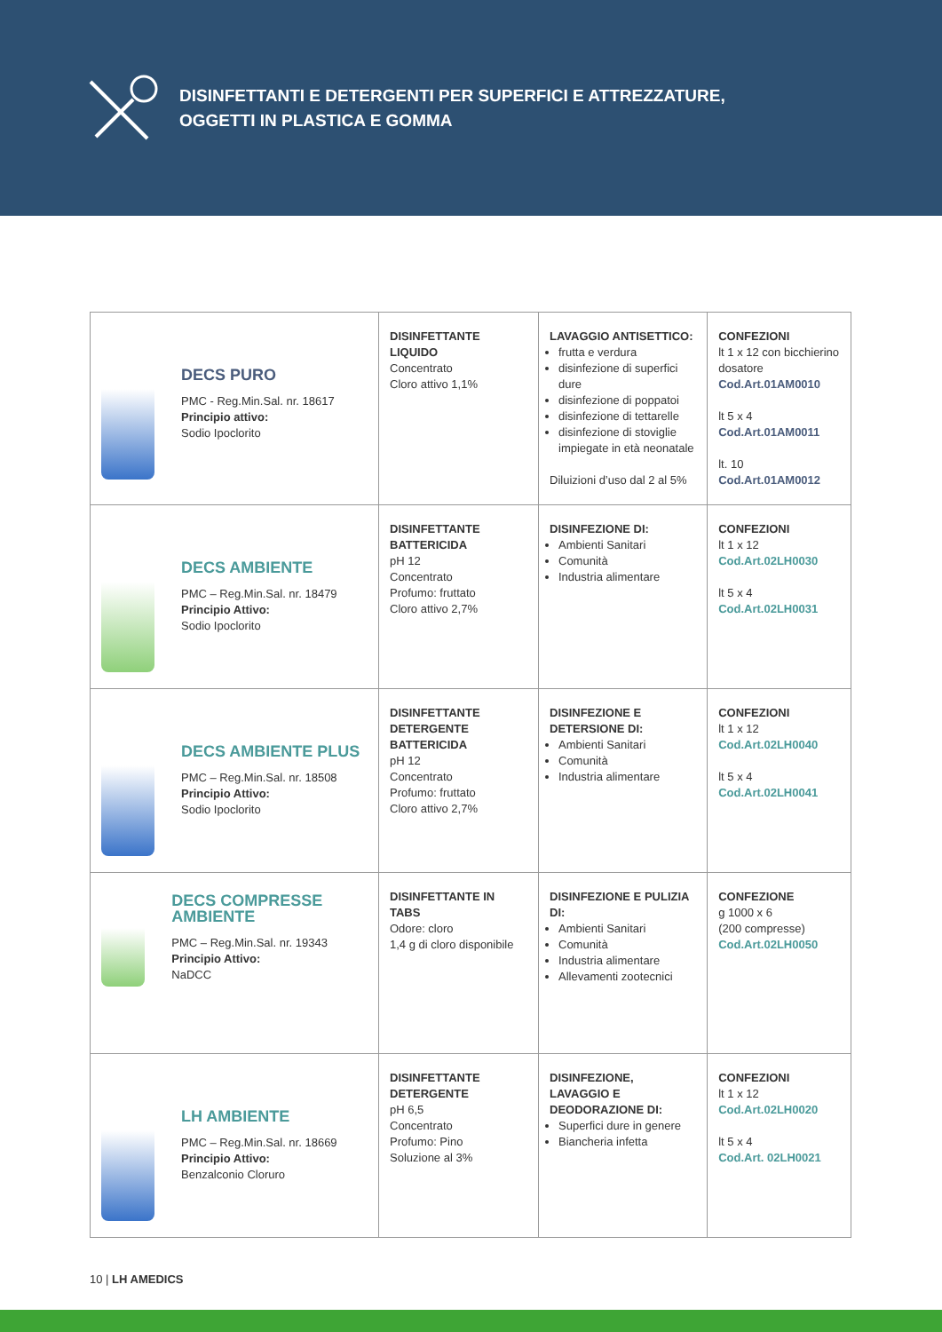DISINFETTANTI E DETERGENTI PER SUPERFICI E ATTREZZATURE,
OGGETTI IN PLASTICA E GOMMA
| DECS PURO PMC - Reg.Min.Sal. nr. 18617 Principio attivo: Sodio Ipoclorito | DISINFETTANTE LIQUIDO Concentrato Cloro attivo 1,1% | LAVAGGIO ANTISETTICO: frutta e verdura disinfezione di superfici dure disinfezione di poppatoi disinfezione di tettarelle disinfezione di stoviglie impiegate in età neonatale Diluizioni d’uso dal 2 al 5% | CONFEZIONI lt 1 x 12 con bicchierino dosatore Cod.Art.01AM0010 lt 5 x 4 Cod.Art.01AM0011 lt. 10 Cod.Art.01AM0012 |
| DECS AMBIENTE PMC – Reg.Min.Sal. nr. 18479 Principio Attivo: Sodio Ipoclorito | DISINFETTANTE BATTERICIDA pH 12 Concentrato Profumo: fruttato Cloro attivo 2,7% | DISINFEZIONE DI: Ambienti Sanitari Comunità Industria alimentare | CONFEZIONI lt 1 x 12 Cod.Art.02LH0030 lt 5 x 4 Cod.Art.02LH0031 |
| DECS AMBIENTE PLUS PMC – Reg.Min.Sal. nr. 18508 Principio Attivo: Sodio Ipoclorito | DISINFETTANTE DETERGENTE BATTERICIDA pH 12 Concentrato Profumo: fruttato Cloro attivo 2,7% | DISINFEZIONE E DETERSIONE DI: Ambienti Sanitari Comunità Industria alimentare | CONFEZIONI lt 1 x 12 Cod.Art.02LH0040 lt 5 x 4 Cod.Art.02LH0041 |
| DECS COMPRESSE AMBIENTE PMC – Reg.Min.Sal. nr. 19343 Principio Attivo: NaDCC | DISINFETTANTE IN TABS Odore: cloro 1,4 g di cloro disponibile | DISINFEZIONE E PULIZIA DI: Ambienti Sanitari Comunità Industria alimentare Allevamenti zootecnici | CONFEZIONE g 1000 x 6 (200 compresse) Cod.Art.02LH0050 |
| LH AMBIENTE PMC – Reg.Min.Sal. nr. 18669 Principio Attivo: Benzalconio Cloruro | DISINFETTANTE DETERGENTE pH 6,5 Concentrato Profumo: Pino Soluzione al 3% | DISINFEZIONE, LAVAGGIO E DEODORAZIONE DI: Superfici dure in genere Biancheria infetta | CONFEZIONI lt 1 x 12 Cod.Art.02LH0020 lt 5 x 4 Cod.Art. 02LH0021 |
10 | LH AMEDICS